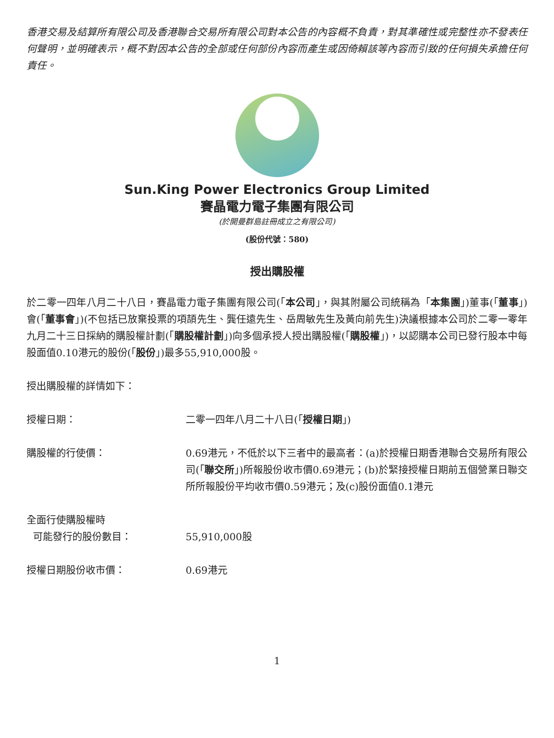香港交易及結算所有限公司及香港聯合交易所有限公司對本公告的內容概不負責，對其準確性或完整性亦不發表任何聲明，並明確表示，概不對因本公告的全部或任何部份內容而產生或因倚賴該等內容而引致的任何損失承擔任何責任。
Sun.King Power Electronics Group Limited
賽晶電力電子集團有限公司
(於開曼群島註冊成立之有限公司)
(股份代號：580)
授出購股權
於二零一四年八月二十八日，賽晶電力電子集團有限公司(「本公司」，與其附屬公司統稱為「本集團」)董事(「董事」)會(「董事會」)(不包括已放棄投票的項頡先生、龔任遠先生、岳周敏先生及黃向前先生)決議根據本公司於二零一零年九月二十三日採納的購股權計劃(「購股權計劃」)向多個承授人授出購股權(「購股權」)，以認購本公司已發行股本中每股面值0.10港元的股份(「股份」)最多55,910,000股。
授出購股權的詳情如下：
授權日期： 二零一四年八月二十八日(「授權日期」)
購股權的行使價： 0.69港元，不低於以下三者中的最高者：(a)於授權日期香港聯合交易所有限公司(「聯交所」)所報股份收市價0.69港元；(b)於緊接授權日期前五個營業日聯交所所報股份平均收市價0.59港元；及(c)股份面值0.1港元
全面行使購股權時
可能發行的股份數目：
55,910,000股
授權日期股份收市價： 0.69港元
1